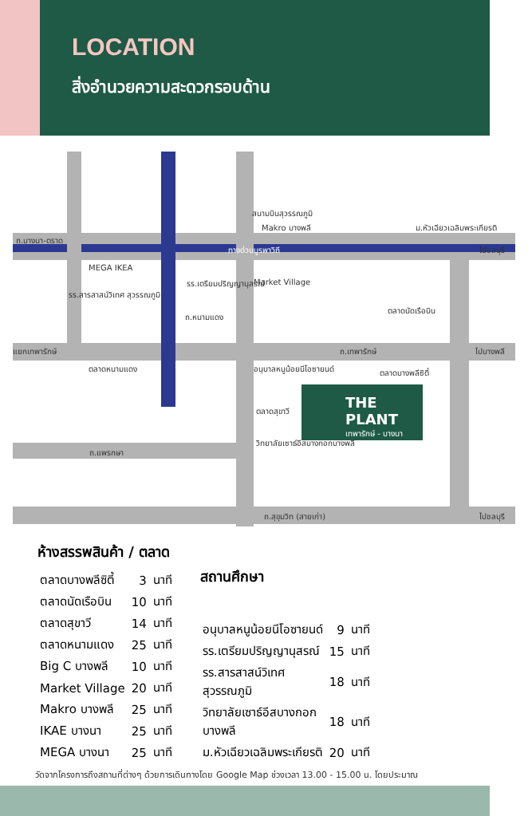LOCATION
สิ่งอำนวยความสะดวกรอบด้าน
สนามบินสุวรรณภูมิ
Makro บางพลี ม.หัวเฉียวเฉลิมพระเกียรติ
ถ.บางนา-ตราด
ทางด่วนบูรพาวิถี ไปชลบุรี
MEGA IKEA
รร.เตรียมปริญญานุสรณ์ Market Village
รร.สารสาสน์วิเทศ สุวรรณภูมิ
ถ.หนามแดง
ตลาดนัดเรือบิน
แยกเทพารักษ์ ถ.เทพารักษ์ ไปบางพลี
ตลาดหนามแดง อนุบาลหนูน้อยนีโอซายนด์ ตลาดบางพลีซิตี้
ตลาดสุขาวี
วิทยาลัยเซาธ์อีสบางกอกบางพลี
ถ.แพรกษา
ถ.สุขุมวิท (สายเก่า) ไปชลบุรี
THE PLANT
เทพารักษ์ - บางนา
| ห้างสรรพสินค้า / ตลาด | | |
| --- | --- | --- |
| ตลาดบางพลีซิตี้ | 3 | นาที |
| ตลาดนัดเรือบิน | 10 | นาที |
| ตลาดสุขาวี | 14 | นาที |
| ตลาดหนามแดง | 25 | นาที |
| Big C บางพลี | 10 | นาที |
| Market Village | 20 | นาที |
| Makro บางพลี | 25 | นาที |
| IKAE บางนา | 25 | นาที |
| MEGA บางนา | 25 | นาที |
| สถานศึกษา | | |
| --- | --- | --- |
| อนุบาลหนูน้อยนีโอซายนด์ | 9 | นาที |
| รร.เตรียมปริญญานุสรณ์ | 15 | นาที |
| รร.สารสาสน์วิเทศ สุวรรณภูมิ | 18 | นาที |
| วิทยาลัยเซาธ์อีสบางกอก บางพลี | 18 | นาที |
| ม.หัวเฉียวเฉลิมพระเกียรติ | 20 | นาที |
วัดจากโครงการถึงสถานที่ต่างๆ ด้วยการเดินทางโดย Google Map ช่วงเวลา 13.00 - 15.00 น. โดยประมาณ